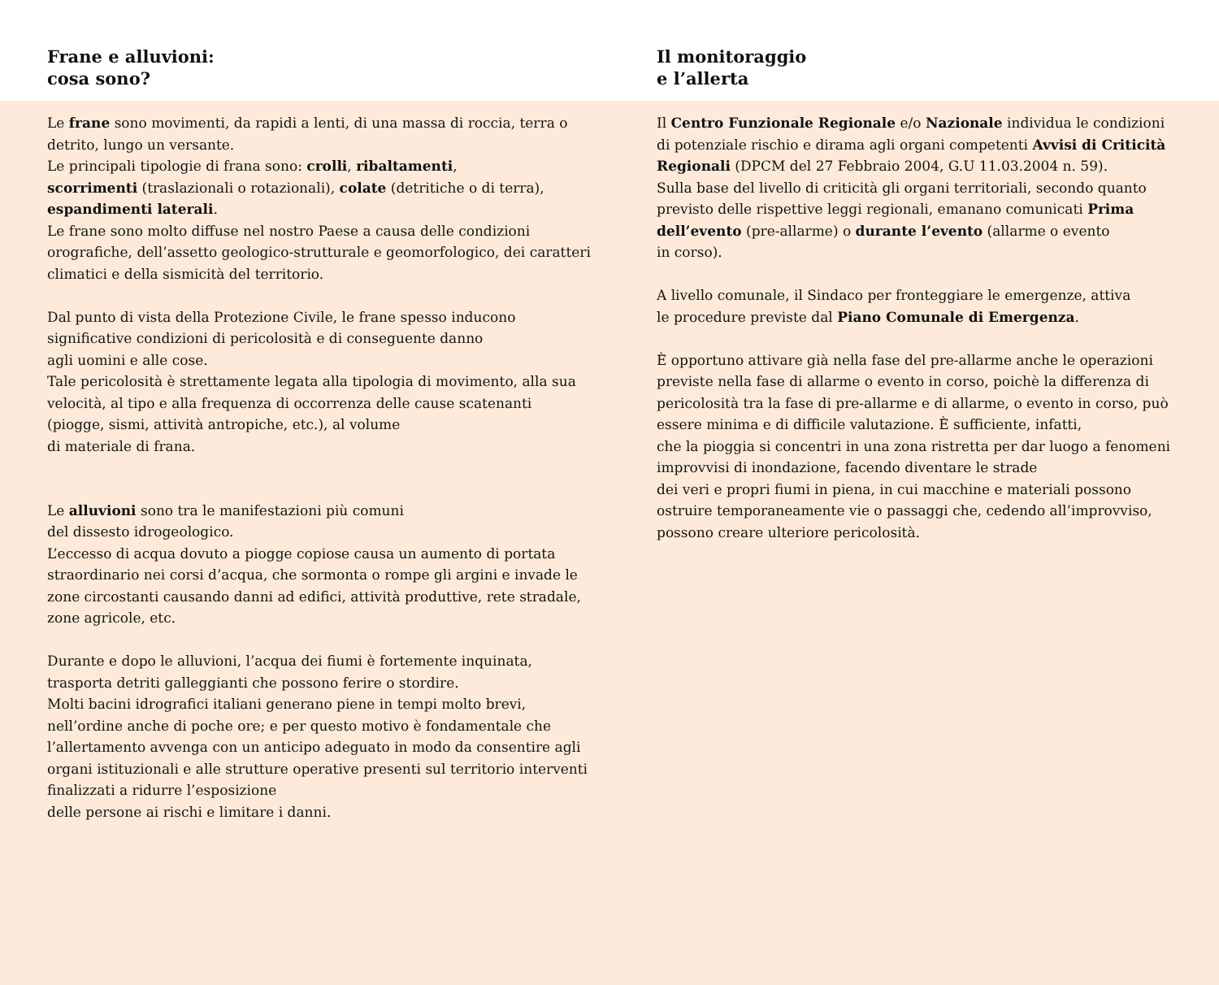Frane e alluvioni:
cosa sono?
Il monitoraggio
e l’allerta
Le frane sono movimenti, da rapidi a lenti, di una massa di roccia, terra o detrito, lungo un versante.
Le principali tipologie di frana sono: crolli, ribaltamenti,
scorrimenti (traslazionali o rotazionali), colate (detritiche o di terra), espandimenti laterali.
Le frane sono molto diffuse nel nostro Paese a causa delle condizioni orografiche, dell’assetto geologico-strutturale e geomorfologico, dei caratteri climatici e della sismicità del territorio.
Dal punto di vista della Protezione Civile, le frane spesso inducono significative condizioni di pericolosità e di conseguente danno
agli uomini e alle cose.
Tale pericolosità è strettamente legata alla tipologia di movimento, alla sua velocità, al tipo e alla frequenza di occorrenza delle cause scatenanti (piogge, sismi, attività antropiche, etc.), al volume
di materiale di frana.
Le alluvioni sono tra le manifestazioni più comuni
del dissesto idrogeologico.
L’eccesso di acqua dovuto a piogge copiose causa un aumento di portata straordinario nei corsi d’acqua, che sormonta o rompe gli argini e invade le zone circostanti causando danni ad edifici, attività produttive, rete stradale, zone agricole, etc.
Durante e dopo le alluvioni, l’acqua dei fiumi è fortemente inquinata, trasporta detriti galleggianti che possono ferire o stordire.
Molti bacini idrografici italiani generano piene in tempi molto brevi, nell’ordine anche di poche ore; e per questo motivo è fondamentale che l’allertamento avvenga con un anticipo adeguato in modo da consentire agli organi istituzionali e alle strutture operative presenti sul territorio interventi finalizzati a ridurre l’esposizione
delle persone ai rischi e limitare i danni.
Il Centro Funzionale Regionale e/o Nazionale individua le condizioni di potenziale rischio e dirama agli organi competenti Avvisi di Criticità Regionali (DPCM del 27 Febbraio 2004, G.U 11.03.2004 n. 59).
Sulla base del livello di criticità gli organi territoriali, secondo quanto previsto delle rispettive leggi regionali, emanano comunicati Prima dell’evento (pre-allarme) o durante l’evento (allarme o evento
in corso).
A livello comunale, il Sindaco per fronteggiare le emergenze, attiva
le procedure previste dal Piano Comunale di Emergenza.
È opportuno attivare già nella fase del pre-allarme anche le operazioni previste nella fase di allarme o evento in corso, poichè la differenza di pericolosità tra la fase di pre-allarme e di allarme, o evento in corso, può essere minima e di difficile valutazione. È sufficiente, infatti,
che la pioggia si concentri in una zona ristretta per dar luogo a fenomeni improvvisi di inondazione, facendo diventare le strade
dei veri e propri fiumi in piena, in cui macchine e materiali possono ostruire temporaneamente vie o passaggi che, cedendo all’improvviso, possono creare ulteriore pericolosità.